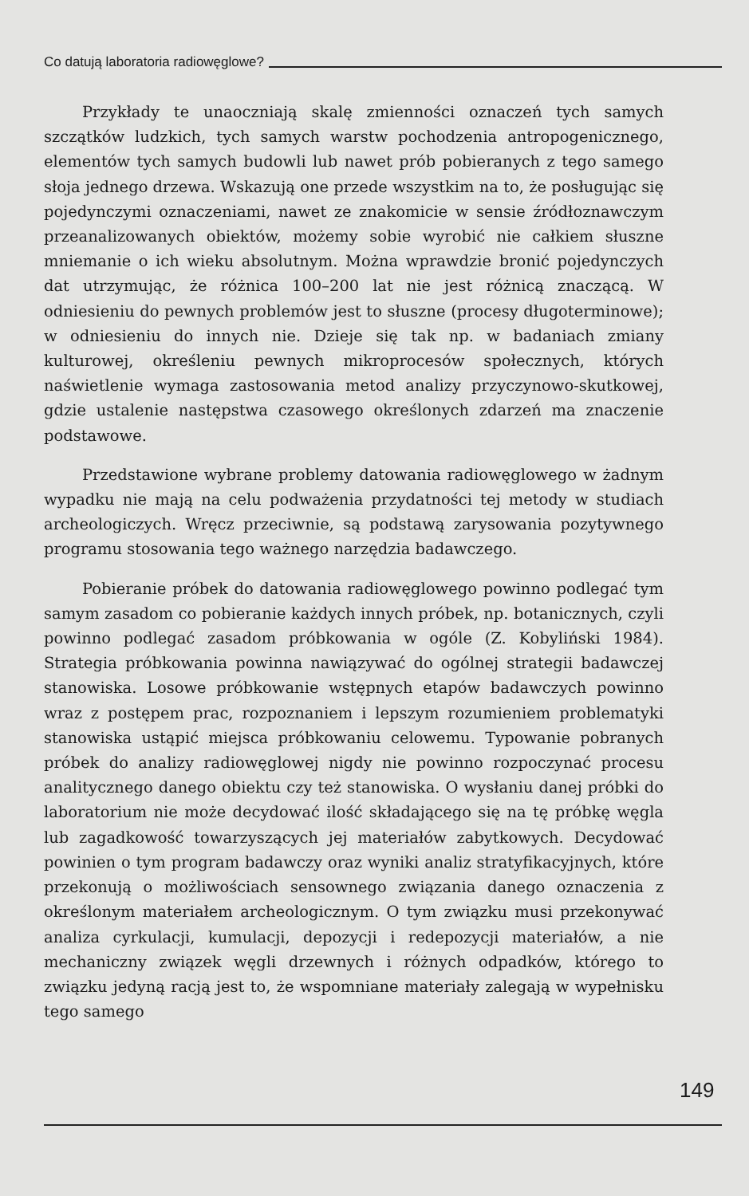Co datują laboratoria radiowęglowe?
Przykłady te unaoczniają skalę zmienności oznaczeń tych samych szczątków ludzkich, tych samych warstw pochodzenia antropogenicznego, elementów tych samych budowli lub nawet prób pobieranych z tego samego słoja jednego drzewa. Wskazują one przede wszystkim na to, że posługując się pojedynczymi oznaczeniami, nawet ze znakomicie w sensie źródłoznawczym przeanalizowanych obiektów, możemy sobie wyrobić nie całkiem słuszne mniemanie o ich wieku absolutnym. Można wprawdzie bronić pojedynczych dat utrzymując, że różnica 100–200 lat nie jest różnicą znaczącą. W odniesieniu do pewnych problemów jest to słuszne (procesy długoterminowe); w odniesieniu do innych nie. Dzieje się tak np. w badaniach zmiany kulturowej, określeniu pewnych mikroprocesów społecznych, których naświetlenie wymaga zastosowania metod analizy przyczynowo-skutkowej, gdzie ustalenie następstwa czasowego określonych zdarzeń ma znaczenie podstawowe.
Przedstawione wybrane problemy datowania radiowęglowego w żadnym wypadku nie mają na celu podważenia przydatności tej metody w studiach archeologiczych. Wręcz przeciwnie, są podstawą zarysowania pozytywnego programu stosowania tego ważnego narzędzia badawczego.
Pobieranie próbek do datowania radiowęglowego powinno podlegać tym samym zasadom co pobieranie każdych innych próbek, np. botanicznych, czyli powinno podlegać zasadom próbkowania w ogóle (Z. Kobyliński 1984). Strategia próbkowania powinna nawiązywać do ogólnej strategii badawczej stanowiska. Losowe próbkowanie wstępnych etapów badawczych powinno wraz z postępem prac, rozpoznaniem i lepszym rozumieniem problematyki stanowiska ustąpić miejsca próbkowaniu celowemu. Typowanie pobranych próbek do analizy radiowęglowej nigdy nie powinno rozpoczynać procesu analitycznego danego obiektu czy też stanowiska. O wysłaniu danej próbki do laboratorium nie może decydować ilość składającego się na tę próbkę węgla lub zagadkowość towarzyszących jej materiałów zabytkowych. Decydować powinien o tym program badawczy oraz wyniki analiz stratyfikacyjnych, które przekonują o możliwościach sensownego związania danego oznaczenia z określonym materiałem archeologicznym. O tym związku musi przekonywać analiza cyrkulacji, kumulacji, depozycji i redepozycji materiałów, a nie mechaniczny związek węgli drzewnych i różnych odpadków, którego to związku jedyną racją jest to, że wspomniane materiały zalegają w wypełnisku tego samego
149